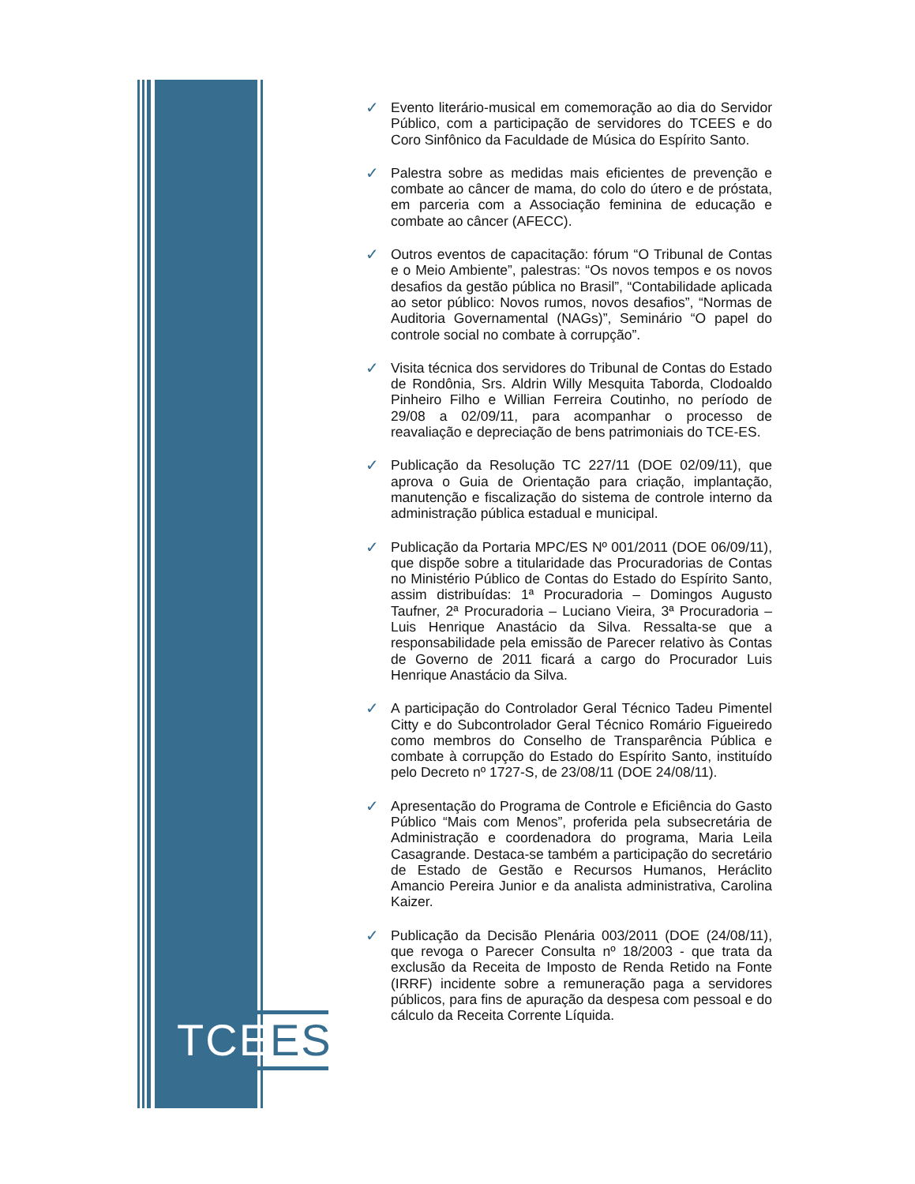TCEES
✓ Evento literário-musical em comemoração ao dia do Servidor Público, com a participação de servidores do TCEES e do Coro Sinfônico da Faculdade de Música do Espírito Santo.
✓ Palestra sobre as medidas mais eficientes de prevenção e combate ao câncer de mama, do colo do útero e de próstata, em parceria com a Associação feminina de educação e combate ao câncer (AFECC).
✓ Outros eventos de capacitação: fórum “O Tribunal de Contas e o Meio Ambiente”, palestras: “Os novos tempos e os novos desafios da gestão pública no Brasil”, “Contabilidade aplicada ao setor público: Novos rumos, novos desafios”, “Normas de Auditoria Governamental (NAGs)”, Seminário “O papel do controle social no combate à corrupção”.
✓ Visita técnica dos servidores do Tribunal de Contas do Estado de Rondônia, Srs. Aldrin Willy Mesquita Taborda, Clodoaldo Pinheiro Filho e Willian Ferreira Coutinho, no período de 29/08 a 02/09/11, para acompanhar o processo de reavaliação e depreciação de bens patrimoniais do TCE-ES.
✓ Publicação da Resolução TC 227/11 (DOE 02/09/11), que aprova o Guia de Orientação para criação, implantação, manutenção e fiscalização do sistema de controle interno da administração pública estadual e municipal.
✓ Publicação da Portaria MPC/ES Nº 001/2011 (DOE 06/09/11), que dispõe sobre a titularidade das Procuradorias de Contas no Ministério Público de Contas do Estado do Espírito Santo, assim distribuídas: 1ª Procuradoria – Domingos Augusto Taufner, 2ª Procuradoria – Luciano Vieira, 3ª Procuradoria – Luis Henrique Anastácio da Silva. Ressalta-se que a responsabilidade pela emissão de Parecer relativo às Contas de Governo de 2011 ficará a cargo do Procurador Luis Henrique Anastácio da Silva.
✓ A participação do Controlador Geral Técnico Tadeu Pimentel Citty e do Subcontrolador Geral Técnico Romário Figueiredo como membros do Conselho de Transparência Pública e combate à corrupção do Estado do Espírito Santo, instituído pelo Decreto nº 1727-S, de 23/08/11 (DOE 24/08/11).
✓ Apresentação do Programa de Controle e Eficiência do Gasto Público “Mais com Menos”, proferida pela subsecretária de Administração e coordenadora do programa, Maria Leila Casagrande. Destaca-se também a participação do secretário de Estado de Gestão e Recursos Humanos, Heráclito Amancio Pereira Junior e da analista administrativa, Carolina Kaizer.
✓ Publicação da Decisão Plenária 003/2011 (DOE (24/08/11), que revoga o Parecer Consulta nº 18/2003 - que trata da exclusão da Receita de Imposto de Renda Retido na Fonte (IRRF) incidente sobre a remuneração paga a servidores públicos, para fins de apuração da despesa com pessoal e do cálculo da Receita Corrente Líquida.